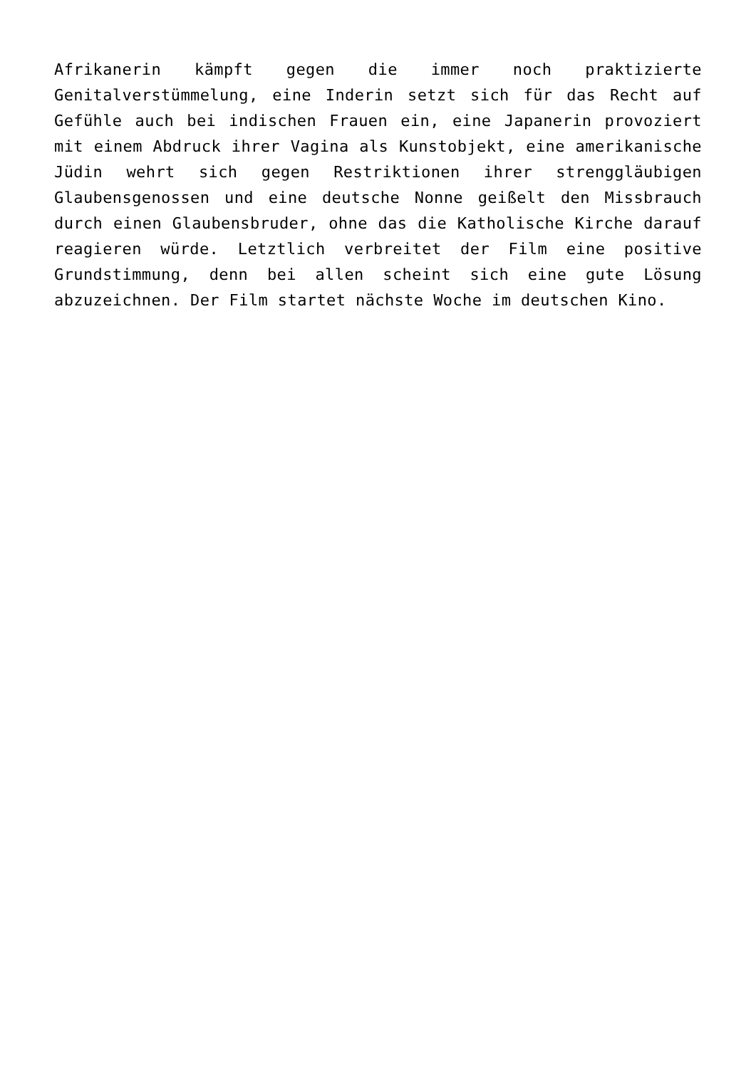Afrikanerin kämpft gegen die immer noch praktizierte Genitalverstümmelung, eine Inderin setzt sich für das Recht auf Gefühle auch bei indischen Frauen ein, eine Japanerin provoziert mit einem Abdruck ihrer Vagina als Kunstobjekt, eine amerikanische Jüdin wehrt sich gegen Restriktionen ihrer strenggläubigen Glaubensgenossen und eine deutsche Nonne geißelt den Missbrauch durch einen Glaubensbruder, ohne das die Katholische Kirche darauf reagieren würde. Letztlich verbreitet der Film eine positive Grundstimmung, denn bei allen scheint sich eine gute Lösung abzuzeichnen. Der Film startet nächste Woche im deutschen Kino.